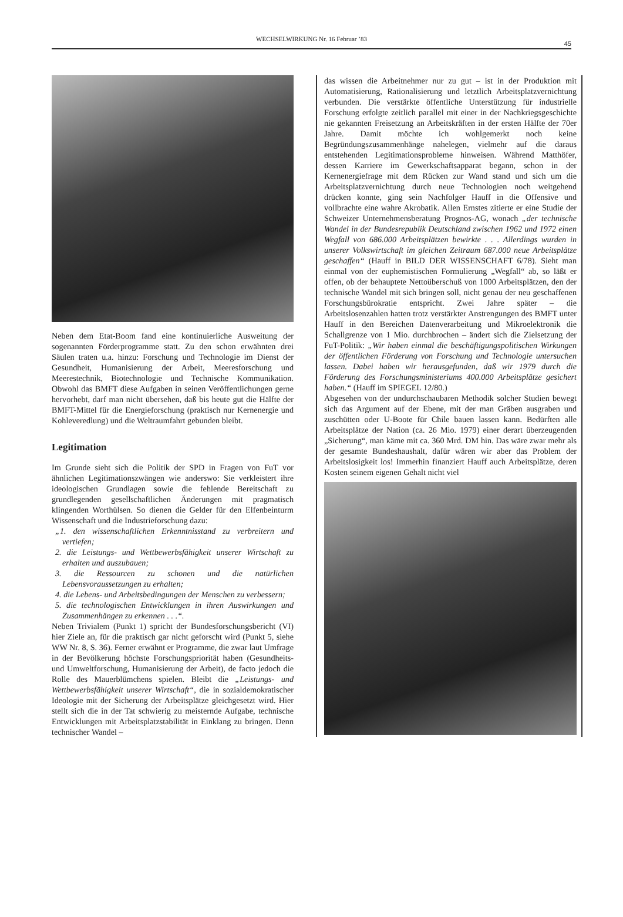WECHSELWIRKUNG Nr. 16 Februar ’83
45
Neben dem Etat-Boom fand eine kontinuierliche Ausweitung der sogenannten Förderprogramme statt. Zu den schon erwähnten drei Säulen traten u.a. hinzu: Forschung und Technologie im Dienst der Gesundheit, Humanisierung der Arbeit, Meeresforschung und Meerestechnik, Biotechnologie und Technische Kommunikation. Obwohl das BMFT diese Aufgaben in seinen Veröffentlichungen gerne hervorhebt, darf man nicht übersehen, daß bis heute gut die Hälfte der BMFT-Mittel für die Energieforschung (praktisch nur Kernenergie und Kohleveredlung) und die Weltraumfahrt gebunden bleibt.
Legitimation
Im Grunde sieht sich die Politik der SPD in Fragen von FuT vor ähnlichen Legitimationszwängen wie anderswo: Sie verkleistert ihre ideologischen Grundlagen sowie die fehlende Bereitschaft zu grundlegenden gesellschaftlichen Änderungen mit pragmatisch klingenden Worthülsen. So dienen die Gelder für den Elfenbeinturm Wissenschaft und die Industrieforschung dazu:
„1. den wissenschaftlichen Erkenntnisstand zu verbreitern und vertiefen;
2. die Leistungs- und Wettbewerbsfähigkeit unserer Wirtschaft zu erhalten und auszubauen;
3. die Ressourcen zu schonen und die natürlichen Lebensvoraussetzungen zu erhalten;
4. die Lebens- und Arbeitsbedingungen der Menschen zu verbessern;
5. die technologischen Entwicklungen in ihren Auswirkungen und Zusammenhängen zu erkennen . . .“.
Neben Trivialem (Punkt 1) spricht der Bundesforschungsbericht (VI) hier Ziele an, für die praktisch gar nicht geforscht wird (Punkt 5, siehe WW Nr. 8, S. 36). Ferner erwähnt er Programme, die zwar laut Umfrage in der Bevölkerung höchste Forschungspriorität haben (Gesundheits- und Umweltforschung, Humanisierung der Arbeit), de facto jedoch die Rolle des Mauerblümchens spielen. Bleibt die „Leistungs- und Wettbewerbsfähigkeit unserer Wirtschaft“, die in sozialdemokratischer Ideologie mit der Sicherung der Arbeitsplätze gleichgesetzt wird. Hier stellt sich die in der Tat schwierig zu meisternde Aufgabe, technische Entwicklungen mit Arbeitsplatzstabilität in Einklang zu bringen. Denn technischer Wandel –
das wissen die Arbeitnehmer nur zu gut – ist in der Produktion mit Automatisierung, Rationalisierung und letztlich Arbeitsplatzvernichtung verbunden. Die verstärkte öffentliche Unterstützung für industrielle Forschung erfolgte zeitlich parallel mit einer in der Nachkriegsgeschichte nie gekannten Freisetzung an Arbeitskräften in der ersten Hälfte der 70er Jahre. Damit möchte ich wohlgemerkt noch keine Begründungszusammenhänge nahelegen, vielmehr auf die daraus entstehenden Legitimationsprobleme hinweisen. Während Matthöfer, dessen Karriere im Gewerkschaftsapparat begann, schon in der Kernenergiefrage mit dem Rücken zur Wand stand und sich um die Arbeitsplatzvernichtung durch neue Technologien noch weitgehend drücken konnte, ging sein Nachfolger Hauff in die Offensive und vollbrachte eine wahre Akrobatik. Allen Ernstes zitierte er eine Studie der Schweizer Unternehmensberatung Prognos-AG, wonach „der technische Wandel in der Bundesrepublik Deutschland zwischen 1962 und 1972 einen Wegfall von 686.000 Arbeitsplätzen bewirkte . . . Allerdings wurden in unserer Volkswirtschaft im gleichen Zeitraum 687.000 neue Arbeitsplätze geschaffen“ (Hauff in BILD DER WISSENSCHAFT 6/78). Sieht man einmal von der euphemistischen Formulierung „Wegfall“ ab, so läßt er offen, ob der behauptete Nettoüberschuß von 1000 Arbeitsplätzen, den der technische Wandel mit sich bringen soll, nicht genau der neu geschaffenen Forschungsbürokratie entspricht. Zwei Jahre später – die Arbeitslosenzahlen hatten trotz verstärkter Anstrengungen des BMFT unter Hauff in den Bereichen Datenverarbeitung und Mikroelektronik die Schallgrenze von 1 Mio. durchbrochen – ändert sich die Zielsetzung der FuT-Politik: „Wir haben einmal die beschäftigungspolitischen Wirkungen der öffentlichen Förderung von Forschung und Technologie untersuchen lassen. Dabei haben wir herausgefunden, daß wir 1979 durch die Förderung des Forschungsministeriums 400.000 Arbeitsplätze gesichert haben.“ (Hauff im SPIEGEL 12/80.)
Abgesehen von der undurchschaubaren Methodik solcher Studien bewegt sich das Argument auf der Ebene, mit der man Gräben ausgraben und zuschütten oder U-Boote für Chile bauen lassen kann. Bedürften alle Arbeitsplätze der Nation (ca. 26 Mio. 1979) einer derart überzeugenden „Sicherung“, man käme mit ca. 360 Mrd. DM hin. Das wäre zwar mehr als der gesamte Bundeshaushalt, dafür wären wir aber das Problem der Arbeitslosigkeit los! Immerhin finanziert Hauff auch Arbeitsplätze, deren Kosten seinem eigenen Gehalt nicht viel